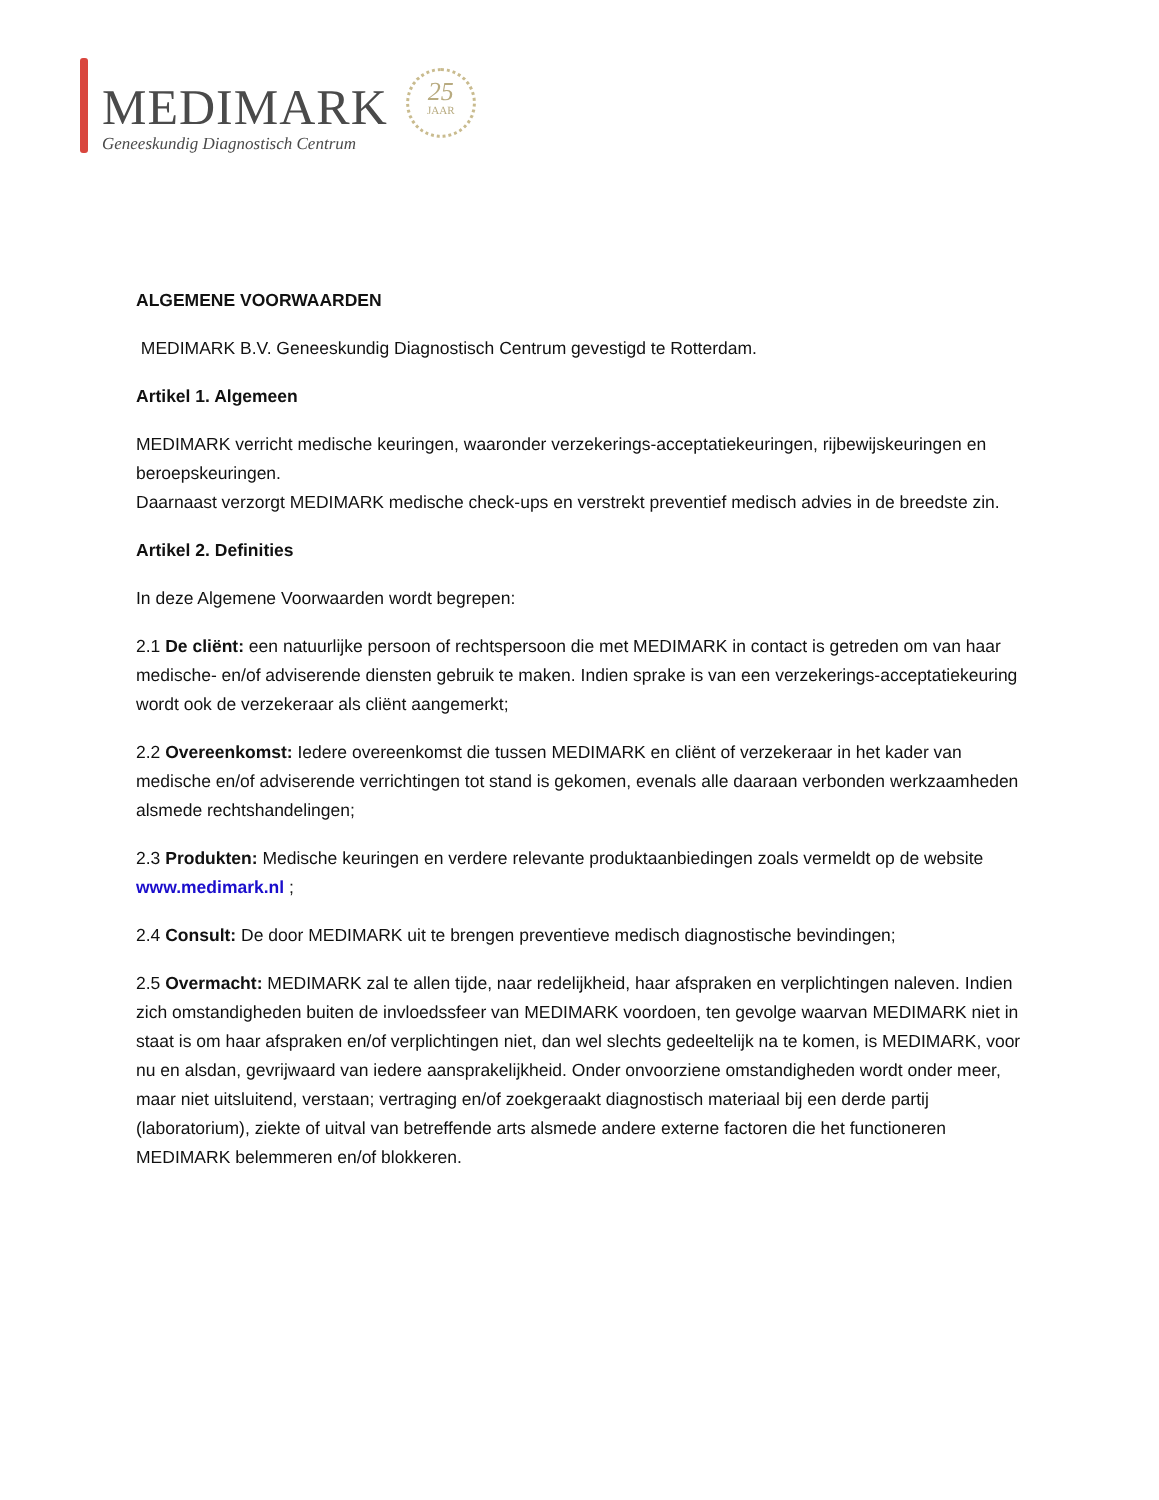MEDIMARK
Geneeskundig Diagnostisch Centrum
25
JAAR
ALGEMENE VOORWAARDEN
MEDIMARK B.V. Geneeskundig Diagnostisch Centrum gevestigd te Rotterdam.
Artikel 1. Algemeen
MEDIMARK verricht medische keuringen, waaronder verzekerings-acceptatiekeuringen, rijbewijskeuringen en beroepskeuringen.
Daarnaast verzorgt MEDIMARK medische check-ups en verstrekt preventief medisch advies in de breedste zin.
Artikel 2. Definities
In deze Algemene Voorwaarden wordt begrepen:
2.1 De cliënt: een natuurlijke persoon of rechtspersoon die met MEDIMARK in contact is getreden om van haar medische- en/of adviserende diensten gebruik te maken. Indien sprake is van een verzekerings-acceptatiekeuring wordt ook de verzekeraar als cliënt aangemerkt;
2.2 Overeenkomst: Iedere overeenkomst die tussen MEDIMARK en cliënt of verzekeraar in het kader van medische en/of adviserende verrichtingen tot stand is gekomen, evenals alle daaraan verbonden werkzaamheden alsmede rechtshandelingen;
2.3 Produkten: Medische keuringen en verdere relevante produktaanbiedingen zoals vermeldt op de website www.medimark.nl ;
2.4 Consult: De door MEDIMARK uit te brengen preventieve medisch diagnostische bevindingen;
2.5 Overmacht: MEDIMARK zal te allen tijde, naar redelijkheid, haar afspraken en verplichtingen naleven. Indien zich omstandigheden buiten de invloedssfeer van MEDIMARK voordoen, ten gevolge waarvan MEDIMARK niet in staat is om haar afspraken en/of verplichtingen niet, dan wel slechts gedeeltelijk na te komen, is MEDIMARK, voor nu en alsdan, gevrijwaard van iedere aansprakelijkheid. Onder onvoorziene omstandigheden wordt onder meer, maar niet uitsluitend, verstaan; vertraging en/of zoekgeraakt diagnostisch materiaal bij een derde partij (laboratorium), ziekte of uitval van betreffende arts alsmede andere externe factoren die het functioneren MEDIMARK belemmeren en/of blokkeren.